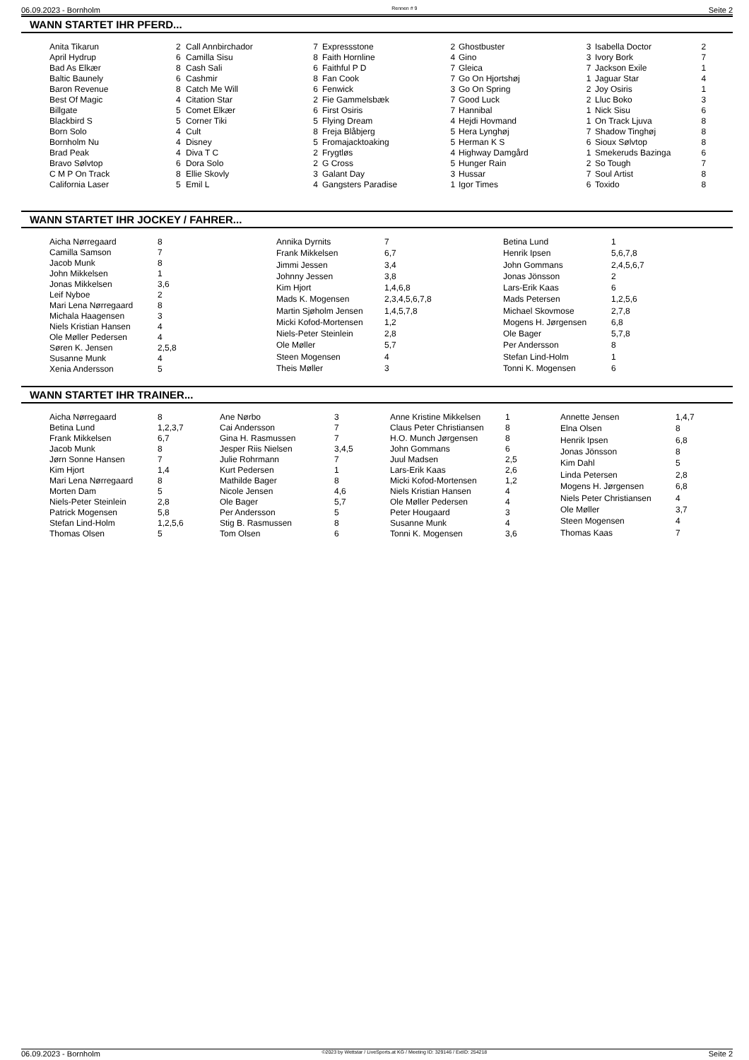06.09.2023 - Bornholm Rennen # 9 Seite 2
WANN STARTET IHR PFERD...
| Anita Tikarun | 2 |
| April Hydrup | 6 |
| Bad As Elkær | 8 |
| Baltic Baunely | 6 |
| Baron Revenue | 8 |
| Best Of Magic | 4 |
| Billgate | 5 |
| Blackbird S | 5 |
| Born Solo | 4 |
| Bornholm Nu | 4 |
| Brad Peak | 4 |
| Bravo Sølvtop | 6 |
| C M P On Track | 8 |
| California Laser | 5 |
| Call Annbirchador | 7 |
| Camilla Sisu | 8 |
| Cash Sali | 6 |
| Cashmir | 8 |
| Catch Me Will | 6 |
| Citation Star | 2 |
| Comet Elkær | 6 |
| Corner Tiki | 5 |
| Cult | 8 |
| Disney | 5 |
| Diva T C | 2 |
| Dora Solo | 2 |
| Ellie Skovly | 3 |
| Emil L | 4 |
| Expressstone | 2 |
| Faith Hornline | 4 |
| Faithful P D | 7 |
| Fan Cook | 7 |
| Fenwick | 3 |
| Fie Gammelsbæk | 7 |
| First Osiris | 7 |
| Flying Dream | 4 |
| Freja Blåbjerg | 5 |
| Fromajacktoaking | 5 |
| Frygtløs | 4 |
| G Cross | 5 |
| Galant Day | 3 |
| Gangsters Paradise | 1 |
| Ghostbuster | 3 |
| Gino | 3 |
| Gleica | 7 |
| Go On Hjortshøj | 1 |
| Go On Spring | 2 |
| Good Luck | 2 |
| Hannibal | 1 |
| Hejdi Hovmand | 1 |
| Hera Lynghøj | 7 |
| Herman K S | 6 |
| Highway Damgård | 1 |
| Hunger Rain | 2 |
| Hussar | 7 |
| Igor Times | 6 |
| Isabella Doctor | 2 |
| Ivory Bork | 7 |
| Jackson Exile | 1 |
| Jaguar Star | 4 |
| Joy Osiris | 1 |
| Lluc Boko | 3 |
| Nick Sisu | 6 |
| On Track Ljuva | 8 |
| Shadow Tinghøj | 8 |
| Sioux Sølvtop | 8 |
| Smekeruds Bazinga | 6 |
| So Tough | 7 |
| Soul Artist | 8 |
| Toxido | 8 |
WANN STARTET IHR JOCKEY / FAHRER...
| Aicha Nørregaard | 8 |
| Camilla Samson | 7 |
| Jacob Munk | 8 |
| John Mikkelsen | 1 |
| Jonas Mikkelsen | 3,6 |
| Leif Nyboe | 2 |
| Mari Lena Nørregaard | 8 |
| Michala Haagensen | 3 |
| Niels Kristian Hansen | 4 |
| Ole Møller Pedersen | 4 |
| Søren K. Jensen | 2,5,8 |
| Susanne Munk | 4 |
| Xenia Andersson | 5 |
| Annika Dyrnits | 7 |
| Frank Mikkelsen | 6,7 |
| Jimmi Jessen | 3,4 |
| Johnny Jessen | 3,8 |
| Kim Hjort | 1,4,6,8 |
| Mads K. Mogensen | 2,3,4,5,6,7,8 |
| Martin Sjøholm Jensen | 1,4,5,7,8 |
| Micki Kofod-Mortensen | 1,2 |
| Niels-Peter Steinlein | 2,8 |
| Ole Møller | 5,7 |
| Steen Mogensen | 4 |
| Theis Møller | 3 |
| Betina Lund | 1 |
| Henrik Ipsen | 5,6,7,8 |
| John Gommans | 2,4,5,6,7 |
| Jonas Jönsson | 2 |
| Lars-Erik Kaas | 6 |
| Mads Petersen | 1,2,5,6 |
| Michael Skovmose | 2,7,8 |
| Mogens H. Jørgensen | 6,8 |
| Ole Bager | 5,7,8 |
| Per Andersson | 8 |
| Stefan Lind-Holm | 1 |
| Tonni K. Mogensen | 6 |
WANN STARTET IHR TRAINER...
| Aicha Nørregaard | 8 |
| Betina Lund | 1,2,3,7 |
| Frank Mikkelsen | 6,7 |
| Jacob Munk | 8 |
| Jørn Sonne Hansen | 7 |
| Kim Hjort | 1,4 |
| Mari Lena Nørregaard | 8 |
| Morten Dam | 5 |
| Niels-Peter Steinlein | 2,8 |
| Patrick Mogensen | 5,8 |
| Stefan Lind-Holm | 1,2,5,6 |
| Thomas Olsen | 5 |
| Ane Nørbo | 3 |
| Cai Andersson | 7 |
| Gina H. Rasmussen | 7 |
| Jesper Riis Nielsen | 3,4,5 |
| Julie Rohrmann | 7 |
| Kurt Pedersen | 1 |
| Mathilde Bager | 8 |
| Nicole Jensen | 4,6 |
| Ole Bager | 5,7 |
| Per Andersson | 5 |
| Stig B. Rasmussen | 8 |
| Tom Olsen | 6 |
| Anne Kristine Mikkelsen | 1 |
| Claus Peter Christiansen | 8 |
| H.O. Munch Jørgensen | 8 |
| John Gommans | 6 |
| Juul Madsen | 2,5 |
| Lars-Erik Kaas | 2,6 |
| Micki Kofod-Mortensen | 1,2 |
| Niels Kristian Hansen | 4 |
| Ole Møller Pedersen | 4 |
| Peter Hougaard | 3 |
| Susanne Munk | 4 |
| Tonni K. Mogensen | 3,6 |
| Annette Jensen | 1,4,7 |
| Elna Olsen | 8 |
| Henrik Ipsen | 6,8 |
| Jonas Jönsson | 8 |
| Kim Dahl | 5 |
| Linda Petersen | 2,8 |
| Mogens H. Jørgensen | 6,8 |
| Niels Peter Christiansen | 4 |
| Ole Møller | 3,7 |
| Steen Mogensen | 4 |
| Thomas Kaas | 7 |
06.09.2023 - Bornholm ©2023 by Wettstar / LiveSports.at KG / Meeting ID: 329146 / ExtID: 254218 Seite 2